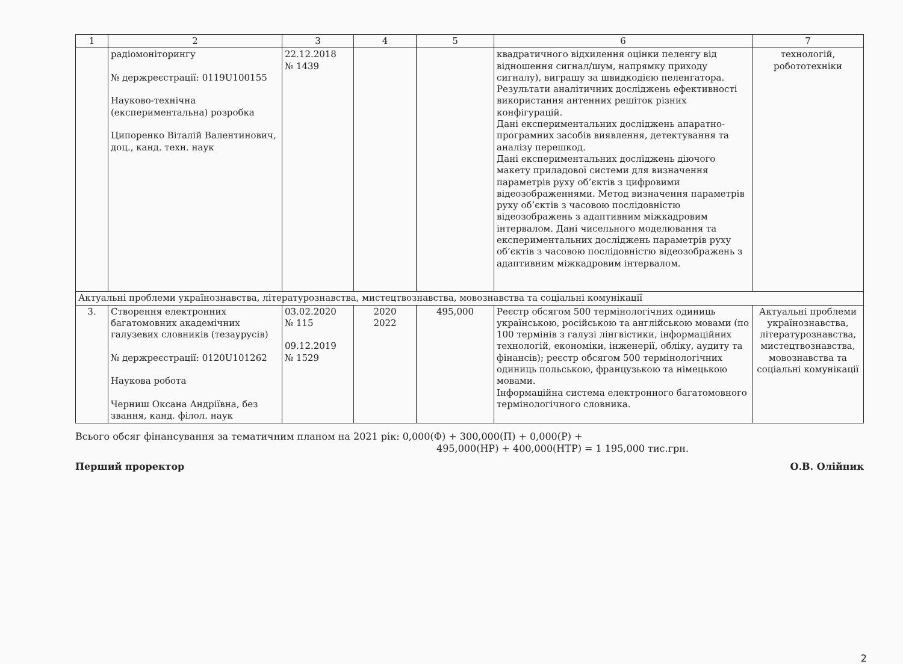| 1 | 2 | 3 | 4 | 5 | 6 | 7 |
| --- | --- | --- | --- | --- | --- | --- |
| | радіомоніторингу № держреєстрації: 0119U100155 Науково-технічна (експериментальна) розробка Ципоренко Віталій Валентинович, доц., канд. техн. наук | 22.12.2018 № 1439 | | | квадратичного відхилення оцінки пеленгу від відношення сигнал/шум, напрямку приходу сигналу), виграшу за швидкодією пеленгатора. Результати аналітичних досліджень ефективності використання антенних решіток різних конфігурацій. Дані експериментальних досліджень апаратно-програмних засобів виявлення, детектування та аналізу перешкод. Дані експериментальних досліджень діючого макету приладової системи для визначення параметрів руху об’єктів з цифровими відеозображеннями. Метод визначення параметрів руху об’єктів з часовою послідовністю відеозображень з адаптивним міжкадровим інтервалом. Дані чисельного моделювання та експериментальних досліджень параметрів руху об’єктів з часовою послідовністю відеозображень з адаптивним міжкадровим інтервалом. | технологій, робототехніки |
| Актуальні проблеми українознавства, літературознавства, мистецтвознавства, мовознавства та соціальні комунікації | | | | | | |
| 3. | Створення електронних багатомовних академічних галузевих словників (тезаурусів) № держреєстрації: 0120U101262 Наукова робота Черниш Оксана Андріївна, без звання, канд. філол. наук | 03.02.2020 № 115 09.12.2019 № 1529 | 2020 2022 | 495,000 | Реєстр обсягом 500 термінологічних одиниць українською, російською та англійською мовами (по 100 термінів з галузі лінгвістики, інформаційних технологій, економіки, інженерії, обліку, аудиту та фінансів); реєстр обсягом 500 термінологічних одиниць польською, французькою та німецькою мовами. Інформаційна система електронного багатомовного термінологічного словника. | Актуальні проблеми українознавства, літературознавства, мистецтвознавства, мовознавства та соціальні комунікації |
Всього обсяг фінансування за тематичним планом на 2021 рік: 0,000(Ф) + 300,000(П) + 0,000(Р) +
495,000(НР) + 400,000(НТР) = 1 195,000 тис.грн.
Перший проректор О.В. Олійник
2